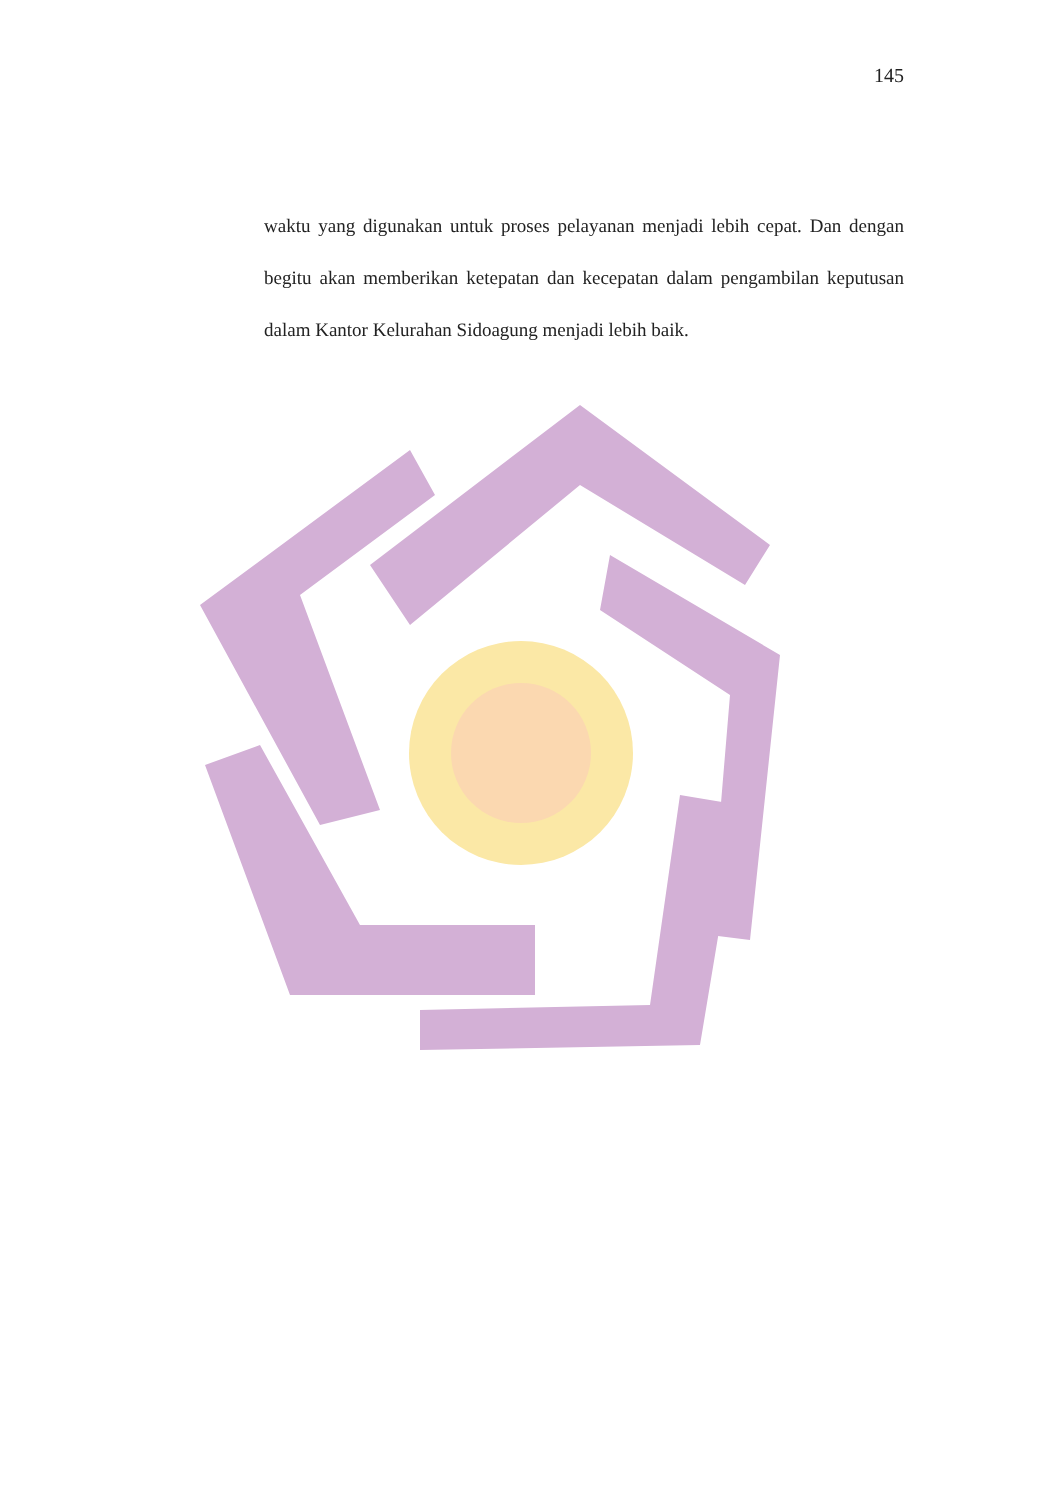145
waktu yang digunakan untuk proses pelayanan menjadi lebih cepat. Dan dengan begitu akan memberikan ketepatan dan kecepatan dalam pengambilan keputusan dalam Kantor Kelurahan Sidoagung menjadi lebih baik.